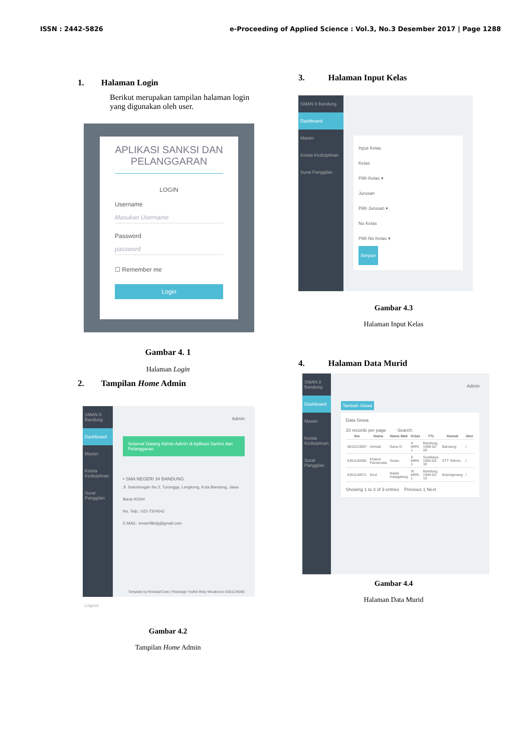ISSN : 2442-5826 e-Proceeding of Applied Science : Vol.3, No.3 Desember 2017 | Page 1288
1. Halaman Login
Berikut merupakan tampilan halaman login yang digunakan oleh user.
APLIKASI SANKSI DAN PELANGGARAN
LOGIN
Username
Masukan Username
Password
password
☐ Remember me
Login
Gambar 4. 1
Halaman Login
2. Tampilan Home Admin
SMAN 8 Bandung
Dashboard
Master
Kelola Kedisiplinan
Surat Panggilan
Logout
Admin
Selamat Datang Admin Admin di Aplikasi Sanksi dan Pelanggaran.
• SMA NEGERI 34 BANDUNG
Jl. Solontongan No.3, Turangga, Lengkong, Kota Bandung, Jawa Barat 40264
No. Telp.: 022-7304542
E-MAIL: sman08bdg@gmail.com
Template by ModularCode | Redesign Yudhit Widy Wicaksono 6301134065
Gambar 4.2
Tampilan Home Admin
3. Halaman Input Kelas
SMAN 8 Bandung
Dashboard
Master
Kelola Kedisiplinan
Surat Panggilan
Input Kelas
Kelas
Pilih Kelas ▾
Jurusan
Pilih Jurusan ▾
No Kelas
Pilih No Kelas ▾
Simpan
Gambar 4.3
Halaman Input Kelas
4. Halaman Data Murid
SMAN 8 Bandung
Dashboard
Master
Kelola Kedisiplinan
Surat Panggilan
Admin
Tambah Siswa
Data Siswa
10 records per page Search:
| Nis | Nama | Nama Wali | Kelas | TTL | Alamat | Aksi |
| --- | --- | --- | --- | --- | --- | --- |
| 0616123007 | Ahmad | Gana D | X MIPA 1 | Bandung, 1999-02-28 | Bandung | / |
| 6301134065 | Khairul Pandunata | Teuku | X MIPA 1 | Surabaya, 1994-03-30 | STT Telkom | / |
| 6301134071 | Dzul | Nadia Hutagalung | XI MIPA 1 | Bandung, 1994-02-10 | Bojongsoang | / |
Showing 1 to 3 of 3 entries Previous 1 Next
Gambar 4.4
Halaman Data Murid